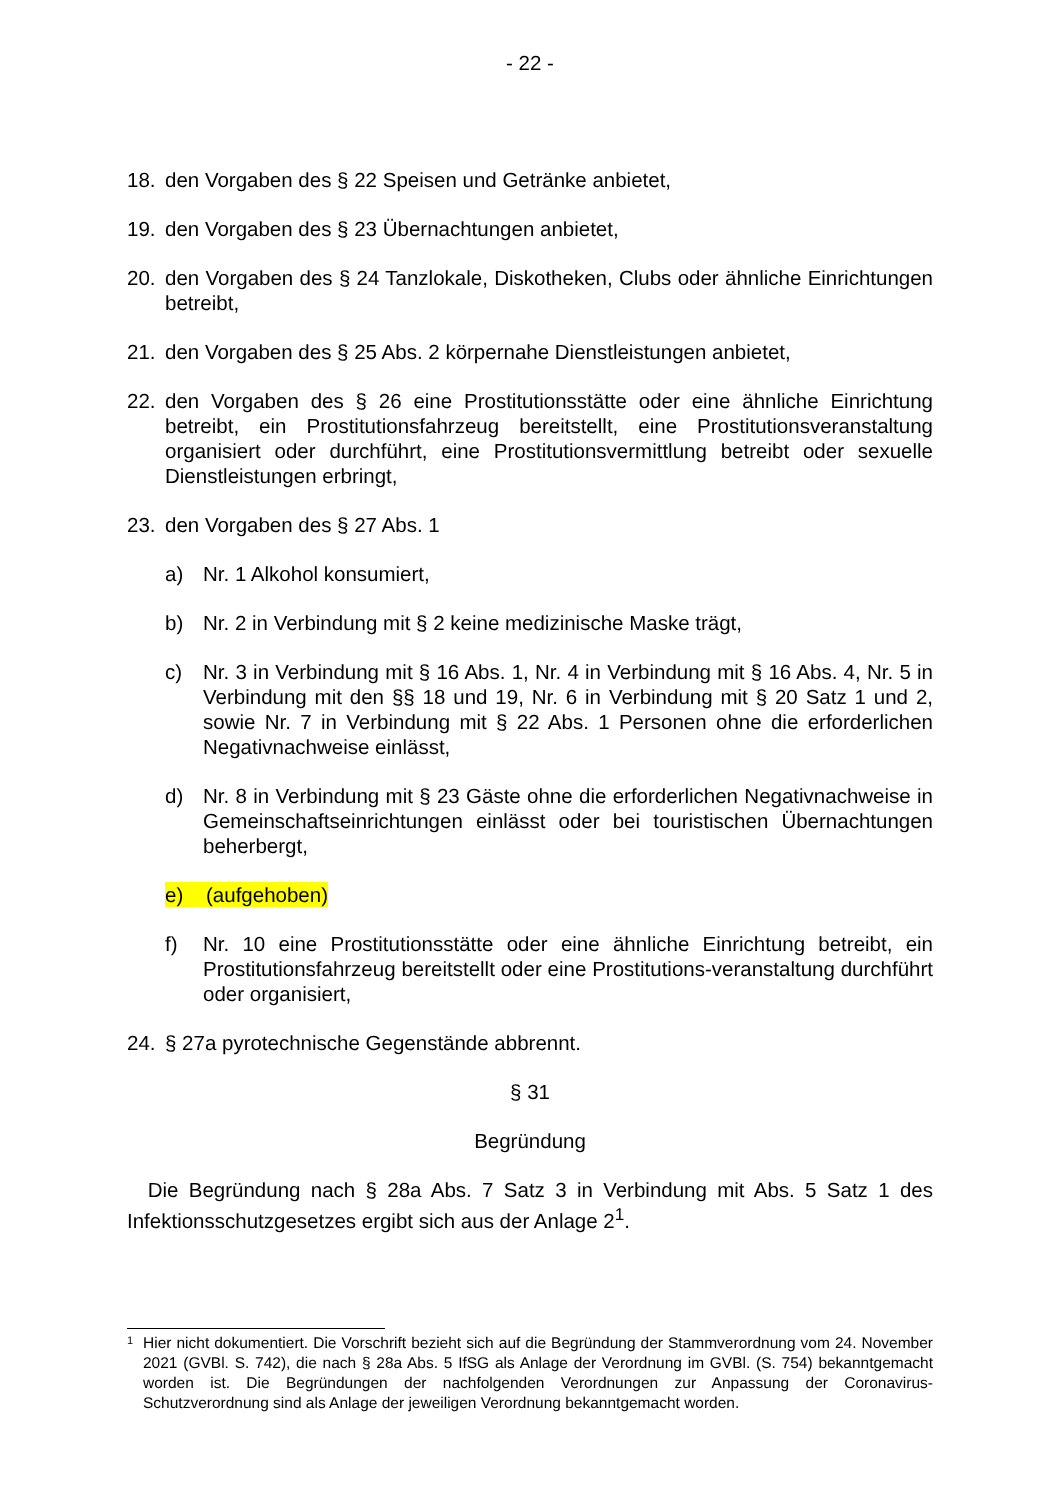- 22 -
18. den Vorgaben des § 22 Speisen und Getränke anbietet,
19. den Vorgaben des § 23 Übernachtungen anbietet,
20. den Vorgaben des § 24 Tanzlokale, Diskotheken, Clubs oder ähnliche Einrichtungen betreibt,
21. den Vorgaben des § 25 Abs. 2 körpernahe Dienstleistungen anbietet,
22. den Vorgaben des § 26 eine Prostitutionsstätte oder eine ähnliche Einrichtung betreibt, ein Prostitutionsfahrzeug bereitstellt, eine Prostitutionsveranstaltung organisiert oder durchführt, eine Prostitutionsvermittlung betreibt oder sexuelle Dienstleistungen erbringt,
23. den Vorgaben des § 27 Abs. 1
a) Nr. 1 Alkohol konsumiert,
b) Nr. 2 in Verbindung mit § 2 keine medizinische Maske trägt,
c) Nr. 3 in Verbindung mit § 16 Abs. 1, Nr. 4 in Verbindung mit § 16 Abs. 4, Nr. 5 in Verbindung mit den §§ 18 und 19, Nr. 6 in Verbindung mit § 20 Satz 1 und 2, sowie Nr. 7 in Verbindung mit § 22 Abs. 1 Personen ohne die erforderlichen Negativnachweise einlässt,
d) Nr. 8 in Verbindung mit § 23 Gäste ohne die erforderlichen Negativnachweise in Gemeinschaftseinrichtungen einlässt oder bei touristischen Übernachtungen beherbergt,
e) (aufgehoben)
f) Nr. 10 eine Prostitutionsstätte oder eine ähnliche Einrichtung betreibt, ein Prostitutionsfahrzeug bereitstellt oder eine Prostitutions-veranstaltung durchführt oder organisiert,
24. § 27a pyrotechnische Gegenstände abbrennt.
§ 31
Begründung
Die Begründung nach § 28a Abs. 7 Satz 3 in Verbindung mit Abs. 5 Satz 1 des Infektionsschutzgesetzes ergibt sich aus der Anlage 2<sup>1</sup>.
1 Hier nicht dokumentiert. Die Vorschrift bezieht sich auf die Begründung der Stammverordnung vom 24. November 2021 (GVBl. S. 742), die nach § 28a Abs. 5 IfSG als Anlage der Verordnung im GVBl. (S. 754) bekanntgemacht worden ist. Die Begründungen der nachfolgenden Verordnungen zur Anpassung der Coronavirus-Schutzverordnung sind als Anlage der jeweiligen Verordnung bekanntgemacht worden.